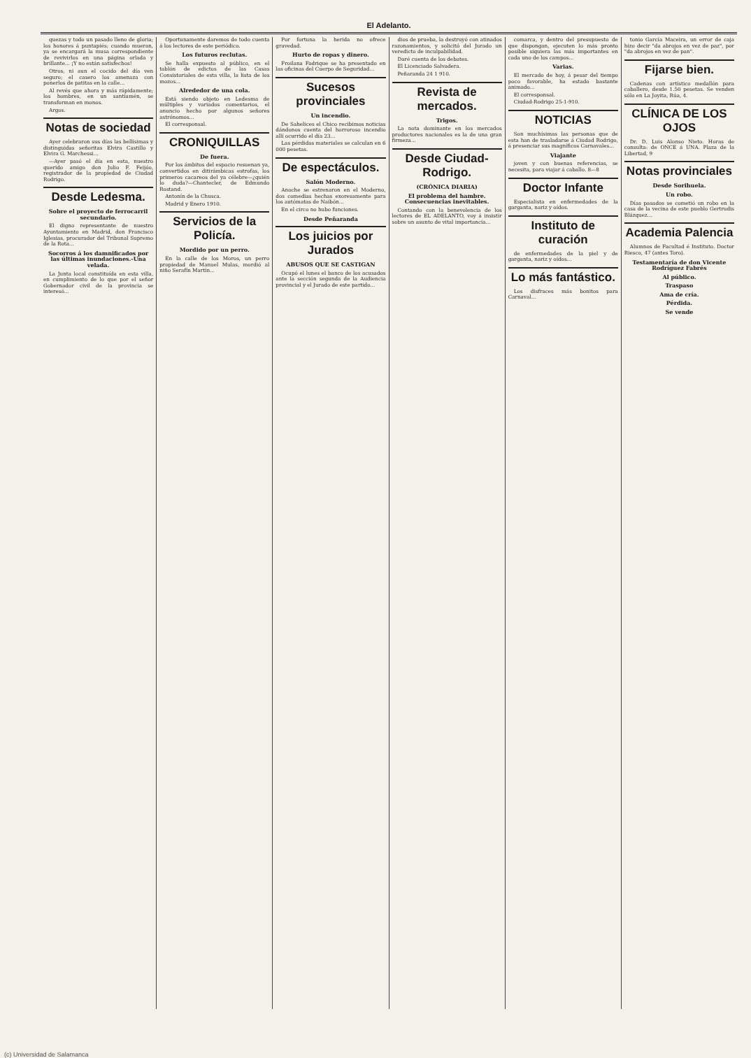El Adelanto.
quezas y todo un pasado lleno de gloria; los honores á puntapiés; cuando mueran, ya se encargará la musa correspondiente de revivirlos en una página orlada y brillante... ¡Y no están satisfechos!
Otros, ni aun el cocido del día ven seguro; el casero los amenaza con ponerlos de patitas en la calle...
Al revés que ahora y más rápidamente; los hombres, en un santiamén, se transforman en monos.
Argos.
Notas de sociedad
Ayer celebraron sus días las bellísimas y distinguidas señoritas Elvira Castillo y Elvira G. Marchessi...
—Ayer pasó el día en esta, nuestro querido amigo don Julio F. Feijóo, registrador de la propiedad de Ciudad Rodrigo.
Desde Ledesma.
Sobre el proyecto de ferrocarril secundario.
El digno representante de nuestro Ayuntamiento en Madrid, don Francisco Iglesias, procurador del Tribunal Supremo de la Rota...
Socorros á los damnificados por las últimas inundaciones.-Una velada.
La Junta local constituída en esta villa, en cumplimiento de lo que por el señor Gobernador civil de la provincia se interesó...
Oportunamente daremos de todo cuenta á los lectores de este periódico.
Los futuros reclutas.
Se halla expuesto al público, en el tablón de edictos de las Casas Consistoriales de esta villa, la lista de los mozos...
Alrededor de una cola.
Está siendo objeto en Ledesma de múltiples y variados comentarios, el anuncio hecho por algunos señores astrónomos...
El corresponsal.
CRONIQUILLAS
De fuera.
Por los ámbitos del espacio resuenan ya, convertidos en ditirámbicas estrofas, los primeros cacareos del ya célebre—¿quién lo duda?—Chantecler, de Edmundo Rostand.
Antonín de la Chusca.
Madrid y Enero 1910.
Servicios de la Policía.
Mordido por un perro.
En la calle de los Moros, un perro propiedad de Manuel Mulas, mordió al niño Serafín Martín...
Por fortuna la herida no ofrece gravedad.
Hurto de ropas y dinero.
Froilana Fadrique se ha presentado en las oficinas del Cuerpo de Seguridad...
Sucesos provinciales
Un incendio.
De Sahelices el Chico recibimos noticias dándonos cuenta del horroroso incendio allí ocurrido el día 23...
Las pérdidas materiales se calculan en 6 000 pesetas.
De espectáculos.
Salón Moderno.
Anoche se estrenaron en el Moderno, dos comedias hechas exoresamente para los autómatas de Naibón...
En el circo no hubo funciones.
Desde Peñaranda
Los juicios por Jurados
ABUSOS QUE SE CASTIGAN
Ocupó el lunes el banco de los acusados ante la sección segunda de la Audiencia provincial y el Jurado de este partido...
dios de prueba, la destruyó con atinados razonamientos, y solicitó del Jurado un veredicto de inculpabilidad.
Daré cuenta de los debates.
El Licenciado Salvadera.
Peñaranda 24 1 910.
Revista de mercados.
Trigos.
La nota dominante en los mercados productores nacionales es la de una gran firmeza...
Desde Ciudad-Rodrigo.
(CRÓNICA DIARIA)
El problema del hambre. Consecuencias inevitables.
Contando con la benevolencia de los lectores de EL ADELANTO, voy á insistir sobre un asunto de vital importancia...
comarca, y dentro del presupuesto de que dispongan, ejecuten lo más pronto posible siquiera las más importantes en cada uno de los campos...
Varias.
El mercado de hoy, á pesar del tiempo poco favorable, ha estado bastante animado...
El corresponsal.
Ciudad-Rodrigo 25-1-910.
NOTICIAS
Son muchísimas las personas que de esta han de trasladarse á Ciudad Rodrigo, á presenciar sus magníficos Carnavales...
Viajante
joven y con buenas referencias, se necesita, para viajar á caballo. 8—8
Doctor Infante
Especialista en enfermedades de la garganta, nariz y oídos.
Instituto de curación
de enfermedades de la piel y de garganta, nariz y oídos...
Lo más fantástico.
Los disfraces más bonitos para Carnaval...
tonio García Maceira, un error de caja hizo decir "da abrojos en vez de paz", por "da abrojos en vez de pan".
Fijarse bien.
Cadenas con artístico medallón para caballero, desde 1.50 pesetas. Se venden sólo en La Joyita, Rúa, 4.
CLÍNICA DE LOS OJOS
Dr. D. Luis Alonso Nieto. Horas de consulta: de ONCE á UNA. Plaza de la Libertad, 9
Notas provinciales
Desde Sorihuela.
Un robo.
Días pasados se cometió un robo en la casa de la vecina de este pueblo Gertrudis Blázquez...
Academia Palencia
Alumnos de Facultad é Instituto. Doctor Riesco, 47 (antes Toro).
Testamentaría de don Vicente Rodríguez Fabrés
Al público.
Traspaso
Ama de cría.
Pérdida.
Se vende
(c) Universidad de Salamanca